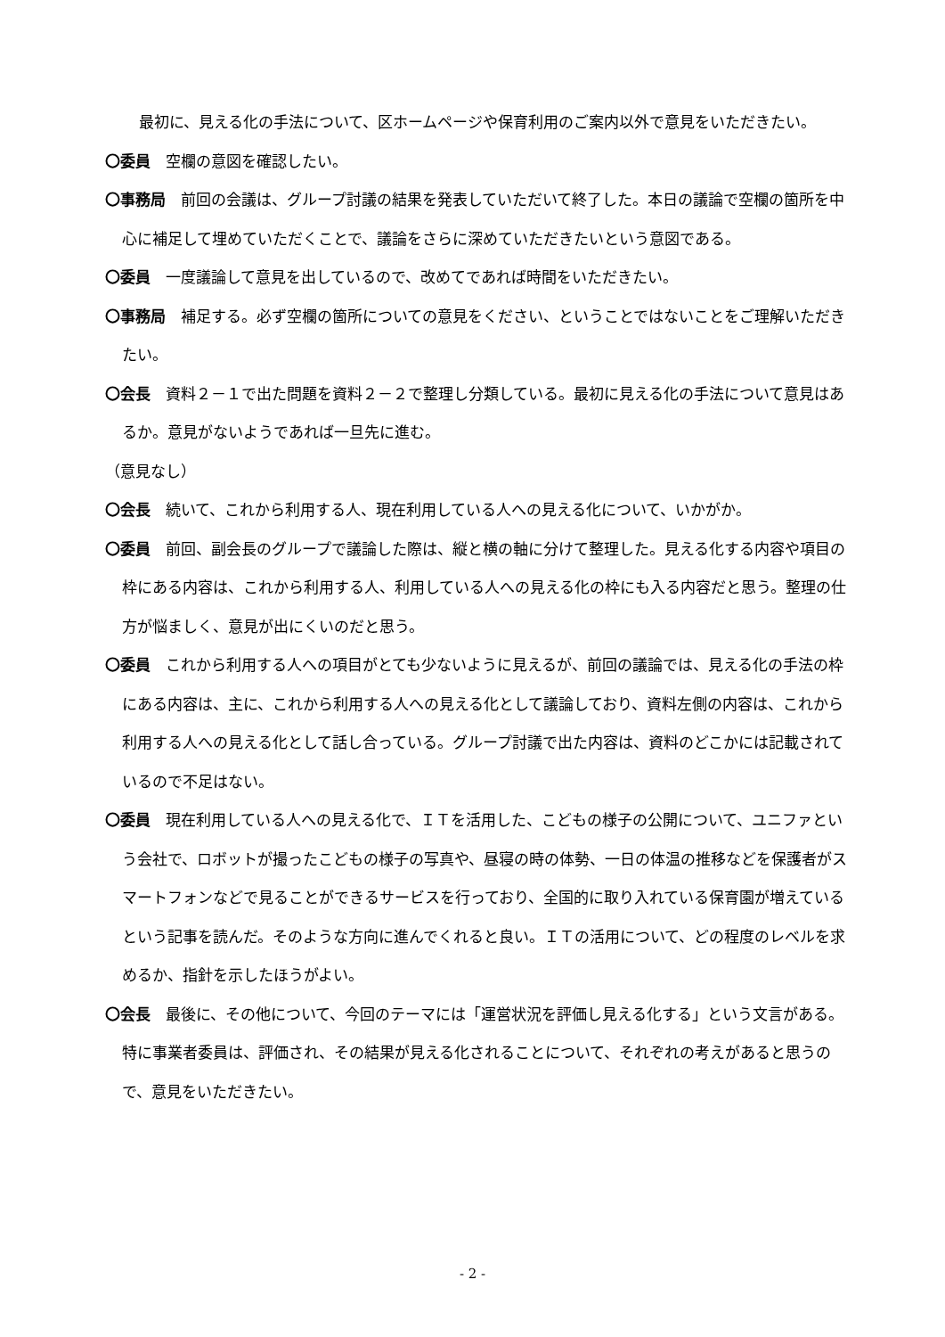最初に、見える化の手法について、区ホームページや保育利用のご案内以外で意見をいただきたい。
〇委員　空欄の意図を確認したい。
〇事務局　前回の会議は、グループ討議の結果を発表していただいて終了した。本日の議論で空欄の箇所を中心に補足して埋めていただくことで、議論をさらに深めていただきたいという意図である。
〇委員　一度議論して意見を出しているので、改めてであれば時間をいただきたい。
〇事務局　補足する。必ず空欄の箇所についての意見をください、ということではないことをご理解いただきたい。
〇会長　資料２－１で出た問題を資料２－２で整理し分類している。最初に見える化の手法について意見はあるか。意見がないようであれば一旦先に進む。
（意見なし）
〇会長　続いて、これから利用する人、現在利用している人への見える化について、いかがか。
〇委員　前回、副会長のグループで議論した際は、縦と横の軸に分けて整理した。見える化する内容や項目の枠にある内容は、これから利用する人、利用している人への見える化の枠にも入る内容だと思う。整理の仕方が悩ましく、意見が出にくいのだと思う。
〇委員　これから利用する人への項目がとても少ないように見えるが、前回の議論では、見える化の手法の枠にある内容は、主に、これから利用する人への見える化として議論しており、資料左側の内容は、これから利用する人への見える化として話し合っている。グループ討議で出た内容は、資料のどこかには記載されているので不足はない。
〇委員　現在利用している人への見える化で、ＩＴを活用した、こどもの様子の公開について、ユニファという会社で、ロボットが撮ったこどもの様子の写真や、昼寝の時の体勢、一日の体温の推移などを保護者がスマートフォンなどで見ることができるサービスを行っており、全国的に取り入れている保育園が増えているという記事を読んだ。そのような方向に進んでくれると良い。ＩＴの活用について、どの程度のレベルを求めるか、指針を示したほうがよい。
〇会長　最後に、その他について、今回のテーマには「運営状況を評価し見える化する」という文言がある。特に事業者委員は、評価され、その結果が見える化されることについて、それぞれの考えがあると思うので、意見をいただきたい。
- 2 -